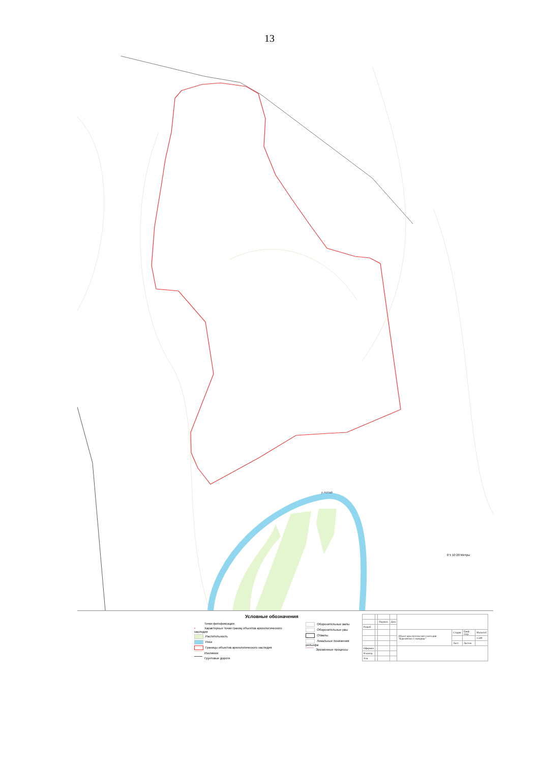13
р.Алтай
0 5 10 20 Метры
Условные обозначения
Точки фотофиксации
• Характерные точки границ объектов археологического наследия
Растительность
Реки
Границы объектов археологического наследия
Изолинии
Грунтовые дороги
Оборонительные валы
Оборонительные рвы
Отвалы
Локальные понижения рельефа
Эрозионные процессы
| | | Подпись | Дата | | | | |
| Разраб. | | | | | | | |
| | | | | Объект археологического наследия "Бурековское I городище" | Стадия | Гриф секр. | Масштаб |
| | | | | | | | 1:500 |
| | | | | | Лист | Листов | |
| Оформил | | | | | | | |
| Н.контр. | | | | | | | |
| Утв. | | | | | | | |